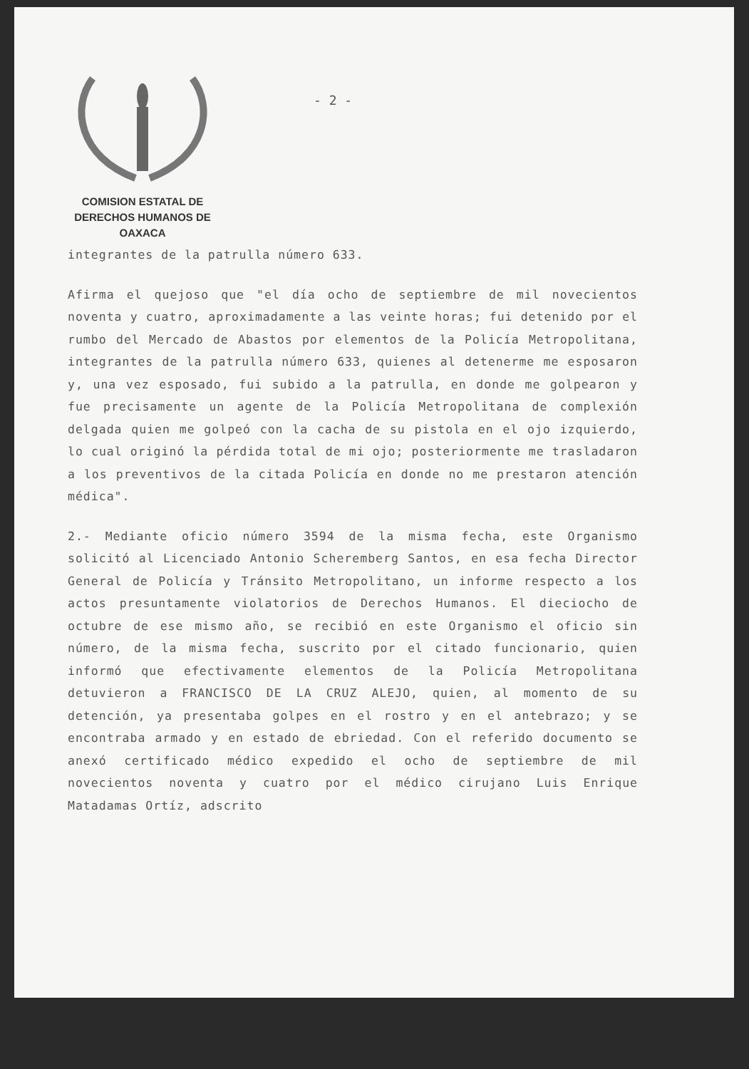- 2 -
COMISION ESTATAL DE
DERECHOS HUMANOS DE OAXACA
integrantes de la patrulla número 633.
Afirma el quejoso que "el día ocho de septiembre de mil novecientos noventa y cuatro, aproximadamente a las veinte horas; fui detenido por el rumbo del Mercado de Abastos por elementos de la Policía Metropolitana, integrantes de la patrulla número 633, quienes al detenerme me esposaron y, una vez esposado, fui subido a la patrulla, en donde me golpearon y fue precisamente un agente de la Policía Metropolitana de complexión delgada quien me golpeó con la cacha de su pistola en el ojo izquierdo, lo cual originó la pérdida total de mi ojo; posteriormente me trasladaron a los preventivos de la citada Policía en donde no me prestaron atención médica".
2.- Mediante oficio número 3594 de la misma fecha, este Organismo solicitó al Licenciado Antonio Scheremberg Santos, en esa fecha Director General de Policía y Tránsito Metropolitano, un informe respecto a los actos presuntamente violatorios de Derechos Humanos. El dieciocho de octubre de ese mismo año, se recibió en este Organismo el oficio sin número, de la misma fecha, suscrito por el citado funcionario, quien informó que efectivamente elementos de la Policía Metropolitana detuvieron a FRANCISCO DE LA CRUZ ALEJO, quien, al momento de su detención, ya presentaba golpes en el rostro y en el antebrazo; y se encontraba armado y en estado de ebriedad. Con el referido documento se anexó certificado médico expedido el ocho de septiembre de mil novecientos noventa y cuatro por el médico cirujano Luis Enrique Matadamas Ortíz, adscrito